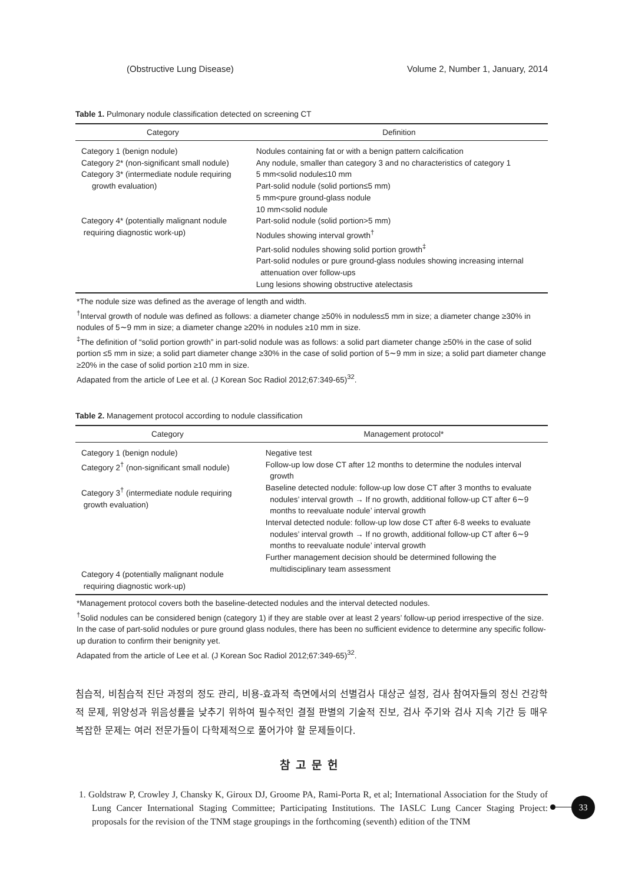(Obstructive Lung Disease) Volume 2, Number 1, January, 2014
Table 1. Pulmonary nodule classification detected on screening CT
| Category | Definition |
| --- | --- |
| Category 1 (benign nodule) Category 2* (non-significant small nodule) Category 3* (intermediate nodule requiring growth evaluation) Category 4* (potentially malignant nodule requiring diagnostic work-up) | Nodules containing fat or with a benign pattern calcification Any nodule, smaller than category 3 and no characteristics of category 1 5 mm<solid nodule≤10 mm Part-solid nodule (solid portion≤5 mm) 5 mm<pure ground-glass nodule 10 mm<solid nodule Part-solid nodule (solid portion>5 mm) Nodules showing interval growth<sup>†</sup> Part-solid nodules showing solid portion growth<sup>‡</sup> Part-solid nodules or pure ground-glass nodules showing increasing internal attenuation over follow-ups Lung lesions showing obstructive atelectasis |
*The nodule size was defined as the average of length and width.
<sup>†</sup> Interval growth of nodule was defined as follows: a diameter change ≥50% in nodules≤5 mm in size; a diameter change ≥30% in nodules of 5∼9 mm in size; a diameter change ≥20% in nodules ≥10 mm in size.
<sup>‡</sup> The definition of “solid portion growth” in part-solid nodule was as follows: a solid part diameter change ≥50% in the case of solid portion ≤5 mm in size; a solid part diameter change ≥30% in the case of solid portion of 5∼9 mm in size; a solid part diameter change ≥20% in the case of solid portion ≥10 mm in size.
Adapated from the article of Lee et al. (J Korean Soc Radiol 2012;67:349-65)<sup>32</sup>.
Table 2. Management protocol according to nodule classification
| Category | Management protocol* |
| --- | --- |
| Category 1 (benign nodule) Category 2<sup>†</sup> (non-significant small nodule) Category 3<sup>†</sup> (intermediate nodule requiring growth evaluation) Category 4 (potentially malignant nodule requiring diagnostic work-up) | Negative test Follow-up low dose CT after 12 months to determine the nodules interval growth Baseline detected nodule: follow-up low dose CT after 3 months to evaluate nodules’ interval growth → If no growth, additional follow-up CT after 6∼9 months to reevaluate nodule’ interval growth Interval detected nodule: follow-up low dose CT after 6-8 weeks to evaluate nodules’ interval growth → If no growth, additional follow-up CT after 6∼9 months to reevaluate nodule’ interval growth Further management decision should be determined following the multidisciplinary team assessment |
*Management protocol covers both the baseline-detected nodules and the interval detected nodules.
<sup>†</sup> Solid nodules can be considered benign (category 1) if they are stable over at least 2 years’ follow-up period irrespective of the size. In the case of part-solid nodules or pure ground glass nodules, there has been no sufficient evidence to determine any specific follow-up duration to confirm their benignity yet.
Adapated from the article of Lee et al. (J Korean Soc Radiol 2012;67:349-65)<sup>32</sup>.
침습적, 비침습적 진단 과정의 정도 관리, 비용-효과적 측면에서의 선별검사 대상군 설정, 검사 참여자들의 정신 건강학적 문제, 위양성과 위음성률을 낮추기 위하여 필수적인 결절 판별의 기술적 진보, 검사 주기와 검사 지속 기간 등 매우 복잡한 문제는 여러 전문가들이 다학제적으로 풀어가야 할 문제들이다.
참고문헌
1. Goldstraw P, Crowley J, Chansky K, Giroux DJ, Groome PA, Rami-Porta R, et al; International Association for the Study of Lung Cancer International Staging Committee; Participating Institutions. The IASLC Lung Cancer Staging Project: proposals for the revision of the TNM stage groupings in the forthcoming (seventh) edition of the TNM
33